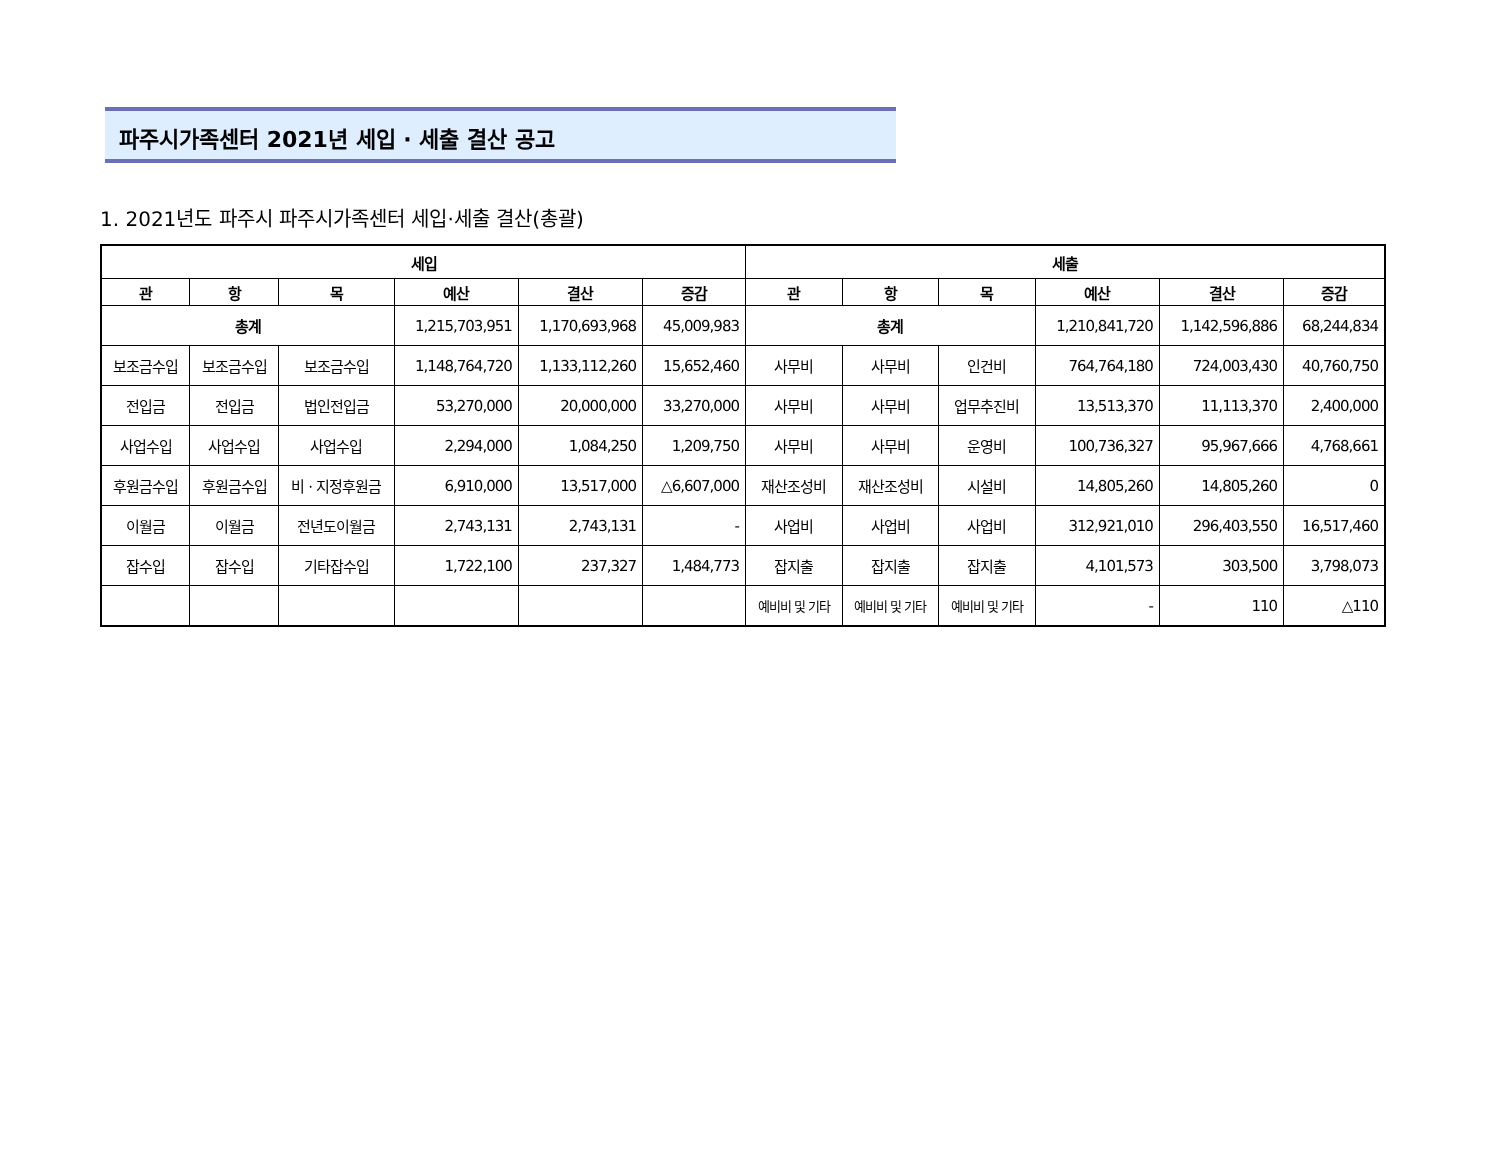파주시가족센터 2021년 세입 · 세출 결산 공고
1. 2021년도 파주시 파주시가족센터 세입·세출 결산(총괄)
| 세입 | | | | | | 세출 | | | | | |
| --- | --- | --- | --- | --- | --- | --- | --- | --- | --- | --- | --- |
| 관 | 항 | 목 | 예산 | 결산 | 증감 | 관 | 항 | 목 | 예산 | 결산 | 증감 |
| 총계 | | | 1,215,703,951 | 1,170,693,968 | 45,009,983 | 총계 | | | 1,210,841,720 | 1,142,596,886 | 68,244,834 |
| 보조금수입 | 보조금수입 | 보조금수입 | 1,148,764,720 | 1,133,112,260 | 15,652,460 | 사무비 | 사무비 | 인건비 | 764,764,180 | 724,003,430 | 40,760,750 |
| 전입금 | 전입금 | 법인전입금 | 53,270,000 | 20,000,000 | 33,270,000 | 사무비 | 사무비 | 업무추진비 | 13,513,370 | 11,113,370 | 2,400,000 |
| 사업수입 | 사업수입 | 사업수입 | 2,294,000 | 1,084,250 | 1,209,750 | 사무비 | 사무비 | 운영비 | 100,736,327 | 95,967,666 | 4,768,661 |
| 후원금수입 | 후원금수입 | 비 · 지정후원금 | 6,910,000 | 13,517,000 | △6,607,000 | 재산조성비 | 재산조성비 | 시설비 | 14,805,260 | 14,805,260 | 0 |
| 이월금 | 이월금 | 전년도이월금 | 2,743,131 | 2,743,131 | - | 사업비 | 사업비 | 사업비 | 312,921,010 | 296,403,550 | 16,517,460 |
| 잡수입 | 잡수입 | 기타잡수입 | 1,722,100 | 237,327 | 1,484,773 | 잡지출 | 잡지출 | 잡지출 | 4,101,573 | 303,500 | 3,798,073 |
| | | | | | | 예비비 및 기타 | 예비비 및 기타 | 예비비 및 기타 | - | 110 | △110 |